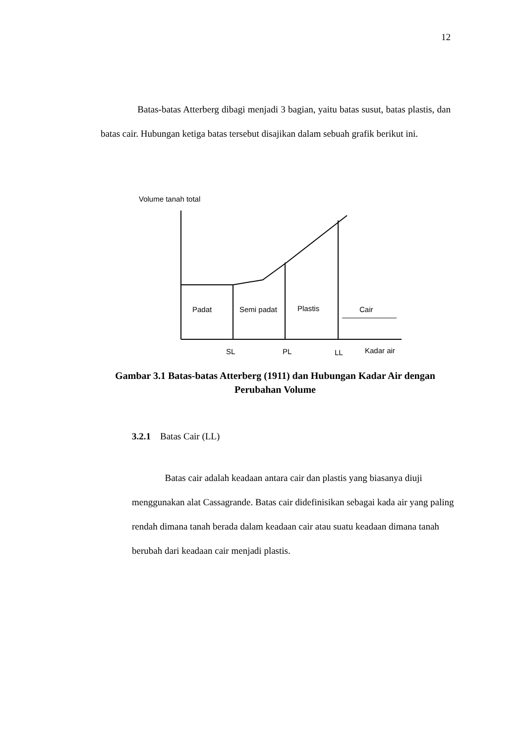12
Batas-batas Atterberg dibagi menjadi 3 bagian, yaitu batas susut, batas plastis, dan batas cair. Hubungan ketiga batas tersebut disajikan dalam sebuah grafik berikut ini.
Volume tanah total
Padat
Semi padat
Plastis
Cair
SL
PL
LL
Kadar air
Gambar 3.1 Batas-batas Atterberg (1911) dan Hubungan Kadar Air dengan
Perubahan Volume
3.2.1 Batas Cair (LL)
Batas cair adalah keadaan antara cair dan plastis yang biasanya diuji menggunakan alat Cassagrande. Batas cair didefinisikan sebagai kada air yang paling rendah dimana tanah berada dalam keadaan cair atau suatu keadaan dimana tanah berubah dari keadaan cair menjadi plastis.